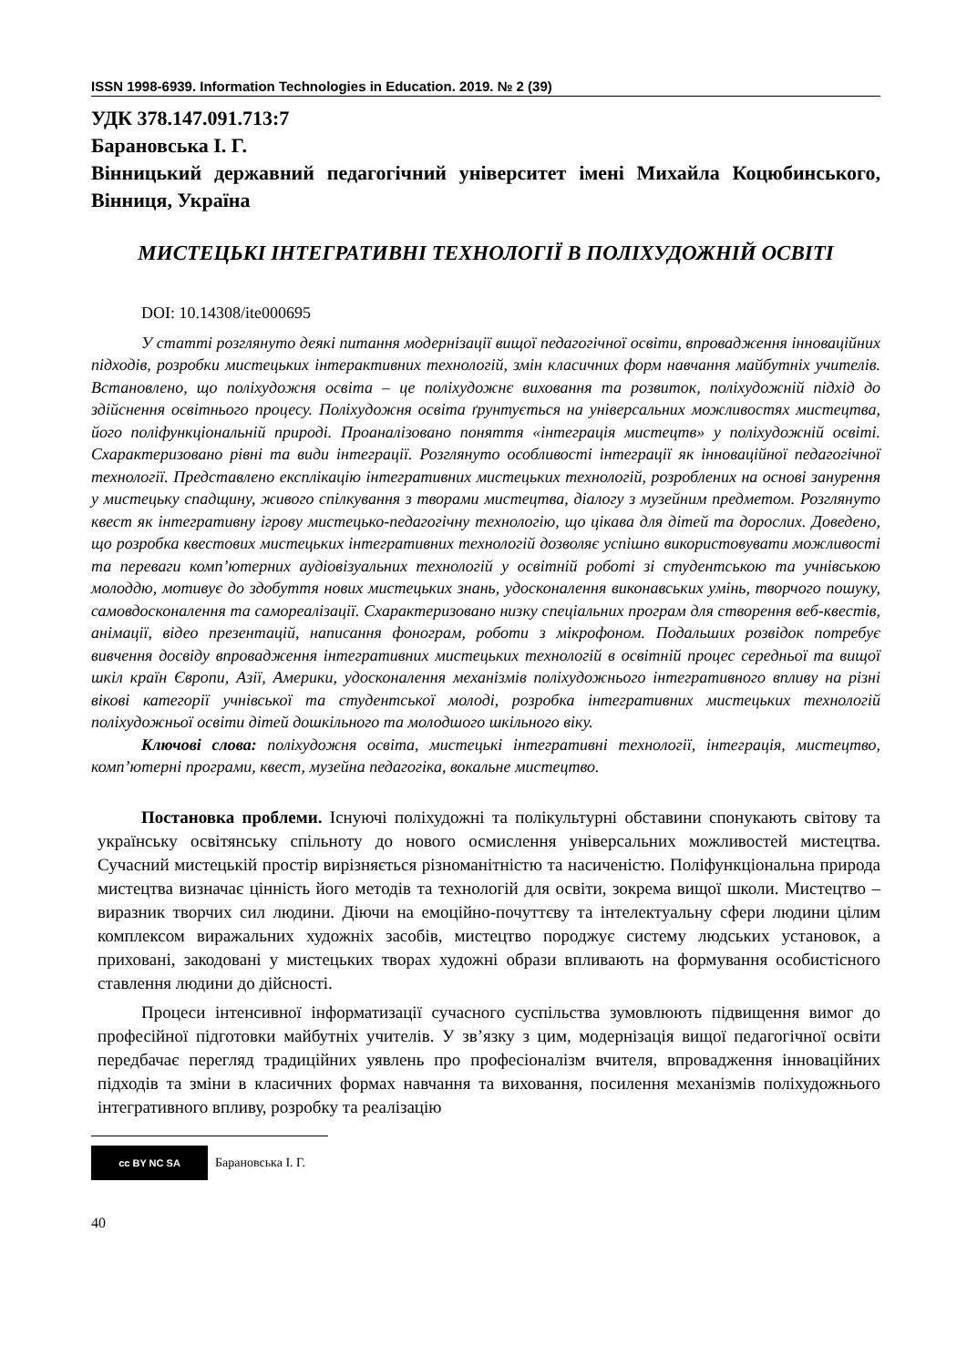ISSN 1998-6939. Information Technologies in Education. 2019. № 2 (39)
УДК 378.147.091.713:7
Барановська І. Г.
Вінницький державний педагогічний університет імені Михайла Коцюбинського, Вінниця, Україна
МИСТЕЦЬКІ ІНТЕГРАТИВНІ ТЕХНОЛОГІЇ В ПОЛІХУДОЖНІЙ ОСВІТІ
DOI: 10.14308/ite000695
У статті розглянуто деякі питання модернізації вищої педагогічної освіти, впровадження інноваційних підходів, розробки мистецьких інтерактивних технологій, змін класичних форм навчання майбутніх учителів. Встановлено, що поліхудожня освіта – це поліхудожнє виховання та розвиток, поліхудожній підхід до здійснення освітнього процесу. Поліхудожня освіта ґрунтується на універсальних можливостях мистецтва, його поліфункціональній природі. Проаналізовано поняття «інтеграція мистецтв» у поліхудожній освіті. Схарактеризовано рівні та види інтеграції. Розглянуто особливості інтеграції як інноваційної педагогічної технології. Представлено експлікацію інтегративних мистецьких технологій, розроблених на основі занурення у мистецьку спадщину, живого спілкування з творами мистецтва, діалогу з музейним предметом. Розглянуто квест як інтегративну ігрову мистецько-педагогічну технологію, що цікава для дітей та дорослих. Доведено, що розробка квестових мистецьких інтегративних технологій дозволяє успішно використовувати можливості та переваги комп’ютерних аудіовізуальних технологій у освітній роботі зі студентською та учнівською молоддю, мотивує до здобуття нових мистецьких знань, удосконалення виконавських умінь, творчого пошуку, самовдосконалення та самореалізації. Схарактеризовано низку спеціальних програм для створення веб-квестів, анімації, відео презентацій, написання фонограм, роботи з мікрофоном. Подальших розвідок потребує вивчення досвіду впровадження інтегративних мистецьких технологій в освітній процес середньої та вищої шкіл країн Європи, Азії, Америки, удосконалення механізмів поліхудожнього інтегративного впливу на різні вікові категорії учнівської та студентської молоді, розробка інтегративних мистецьких технологій поліхудожньої освіти дітей дошкільного та молодшого шкільного віку.
Ключові слова: поліхудожня освіта, мистецькі інтегративні технології, інтеграція, мистецтво, комп’ютерні програми, квест, музейна педагогіка, вокальне мистецтво.
Постановка проблеми. Існуючі поліхудожні та полікультурні обставини спонукають світову та українську освітянську спільноту до нового осмислення універсальних можливостей мистецтва. Сучасний мистецькій простір вирізняється різноманітністю та насиченістю. Поліфункціональна природа мистецтва визначає цінність його методів та технологій для освіти, зокрема вищої школи. Мистецтво – виразник творчих сил людини. Діючи на емоційно-почуттєву та інтелектуальну сфери людини цілим комплексом виражальних художніх засобів, мистецтво породжує систему людських установок, а приховані, закодовані у мистецьких творах художні образи впливають на формування особистісного ставлення людини до дійсності.
Процеси інтенсивної інформатизації сучасного суспільства зумовлюють підвищення вимог до професійної підготовки майбутніх учителів. У зв’язку з цим, модернізація вищої педагогічної освіти передбачає перегляд традиційних уявлень про професіоналізм вчителя, впровадження інноваційних підходів та зміни в класичних формах навчання та виховання, посилення механізмів поліхудожнього інтегративного впливу, розробку та реалізацію
cc BY NC SA
Барановська І. Г.
40